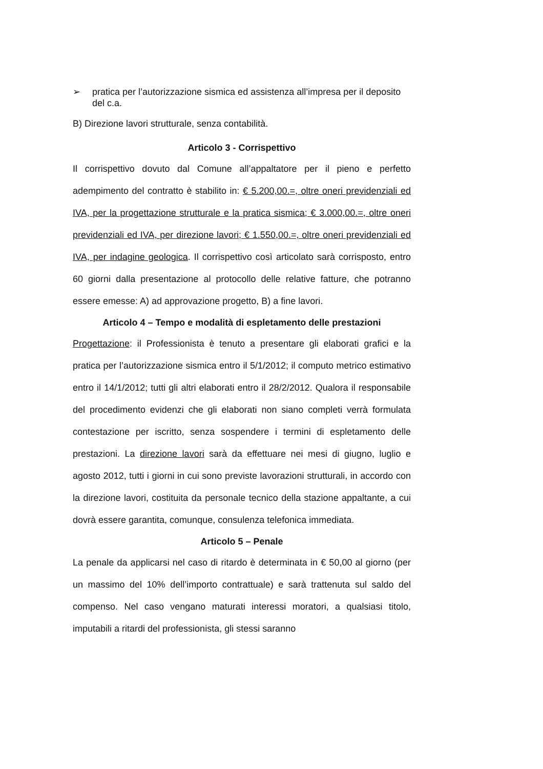➢ pratica per l’autorizzazione sismica ed assistenza all’impresa per il deposito del c.a.
B) Direzione lavori strutturale, senza contabilità.
Articolo 3 - Corrispettivo
Il corrispettivo dovuto dal Comune all’appaltatore per il pieno e perfetto adempimento del contratto è stabilito in: € 5.200,00.=, oltre oneri previdenziali ed IVA, per la progettazione strutturale e la pratica sismica; € 3.000,00.=, oltre oneri previdenziali ed IVA, per direzione lavori; € 1.550,00.=, oltre oneri previdenziali ed IVA, per indagine geologica. Il corrispettivo così articolato sarà corrisposto, entro 60 giorni dalla presentazione al protocollo delle relative fatture, che potranno essere emesse: A) ad approvazione progetto, B) a fine lavori.
Articolo 4 – Tempo e modalità di espletamento delle prestazioni
Progettazione: il Professionista è tenuto a presentare gli elaborati grafici e la pratica per l’autorizzazione sismica entro il 5/1/2012; il computo metrico estimativo entro il 14/1/2012; tutti gli altri elaborati entro il 28/2/2012. Qualora il responsabile del procedimento evidenzi che gli elaborati non siano completi verrà formulata contestazione per iscritto, senza sospendere i termini di espletamento delle prestazioni. La direzione lavori sarà da effettuare nei mesi di giugno, luglio e agosto 2012, tutti i giorni in cui sono previste lavorazioni strutturali, in accordo con la direzione lavori, costituita da personale tecnico della stazione appaltante, a cui dovrà essere garantita, comunque, consulenza telefonica immediata.
Articolo 5 – Penale
La penale da applicarsi nel caso di ritardo è determinata in € 50,00 al giorno (per un massimo del 10% dell’importo contrattuale) e sarà trattenuta sul saldo del compenso. Nel caso vengano maturati interessi moratori, a qualsiasi titolo, imputabili a ritardi del professionista, gli stessi saranno